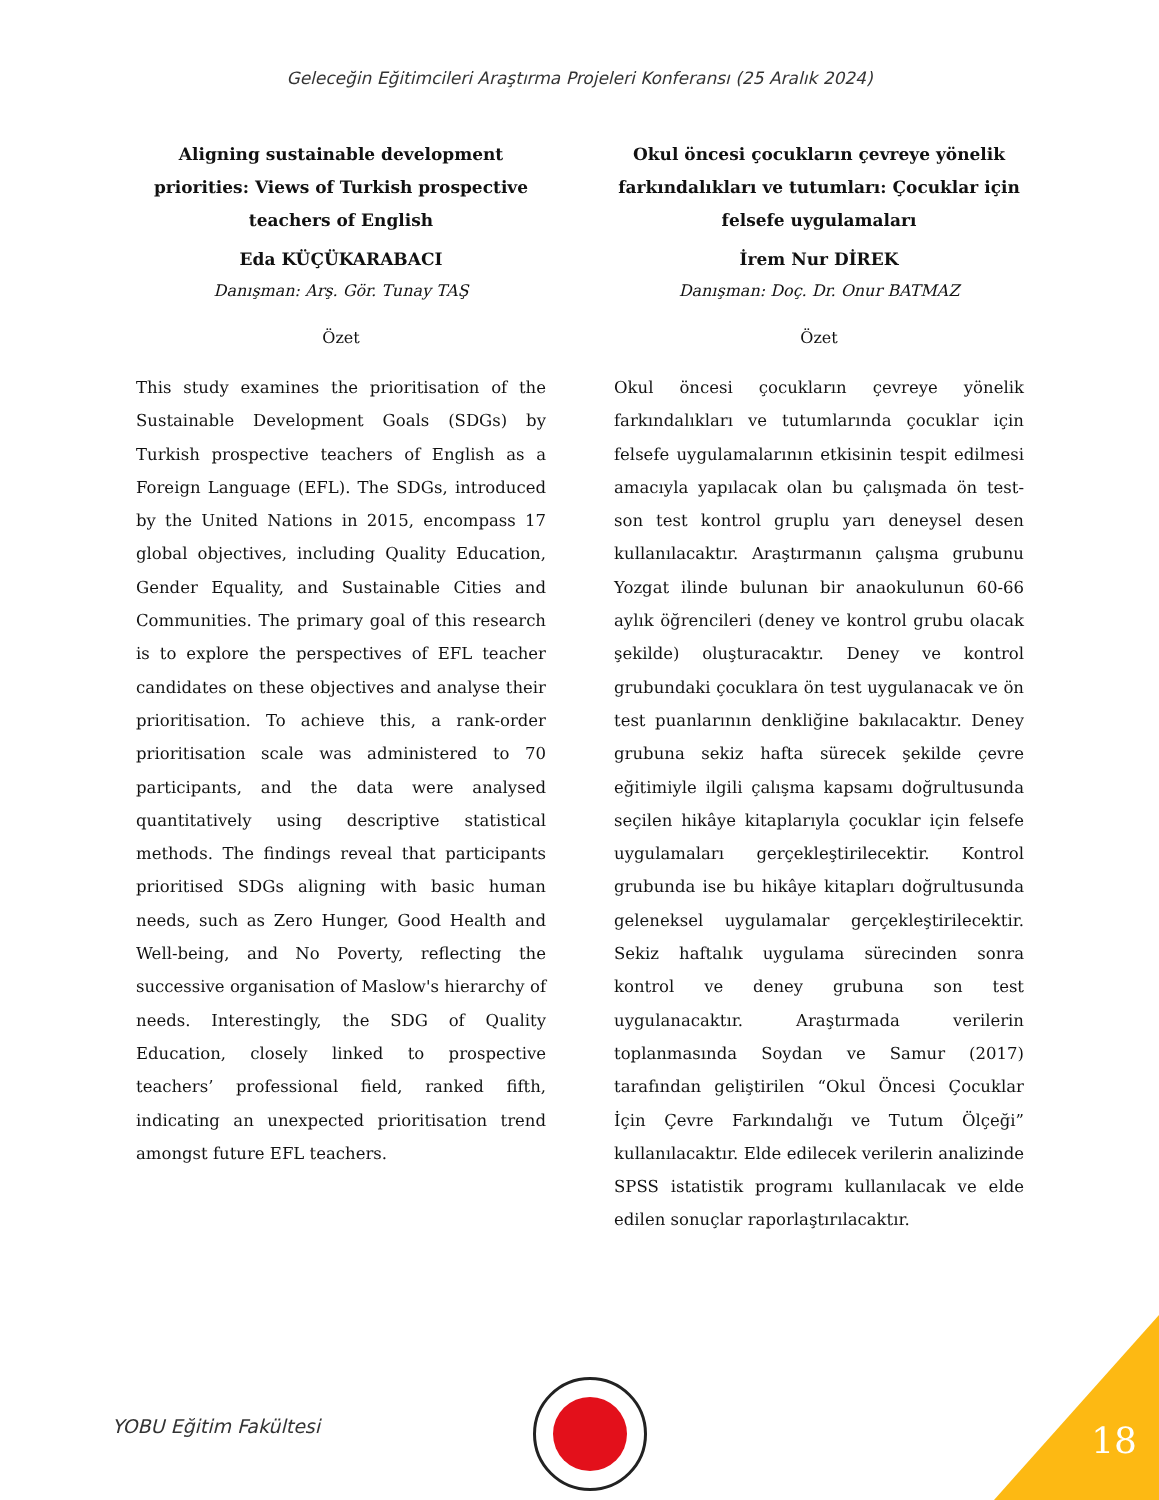Geleceğin Eğitimcileri Araştırma Projeleri Konferansı (25 Aralık 2024)
Aligning sustainable development priorities: Views of Turkish prospective teachers of English
Eda KÜÇÜKARABACI
Danışman: Arş. Gör. Tunay TAŞ
Özet
This study examines the prioritisation of the Sustainable Development Goals (SDGs) by Turkish prospective teachers of English as a Foreign Language (EFL). The SDGs, introduced by the United Nations in 2015, encompass 17 global objectives, including Quality Education, Gender Equality, and Sustainable Cities and Communities. The primary goal of this research is to explore the perspectives of EFL teacher candidates on these objectives and analyse their prioritisation. To achieve this, a rank-order prioritisation scale was administered to 70 participants, and the data were analysed quantitatively using descriptive statistical methods. The findings reveal that participants prioritised SDGs aligning with basic human needs, such as Zero Hunger, Good Health and Well-being, and No Poverty, reflecting the successive organisation of Maslow's hierarchy of needs. Interestingly, the SDG of Quality Education, closely linked to prospective teachers’ professional field, ranked fifth, indicating an unexpected prioritisation trend amongst future EFL teachers.
Okul öncesi çocukların çevreye yönelik farkındalıkları ve tutumları: Çocuklar için felsefe uygulamaları
İrem Nur DİREK
Danışman: Doç. Dr. Onur BATMAZ
Özet
Okul öncesi çocukların çevreye yönelik farkındalıkları ve tutumlarında çocuklar için felsefe uygulamalarının etkisinin tespit edilmesi amacıyla yapılacak olan bu çalışmada ön test-son test kontrol gruplu yarı deneysel desen kullanılacaktır. Araştırmanın çalışma grubunu Yozgat ilinde bulunan bir anaokulunun 60-66 aylık öğrencileri (deney ve kontrol grubu olacak şekilde) oluşturacaktır. Deney ve kontrol grubundaki çocuklara ön test uygulanacak ve ön test puanlarının denkliğine bakılacaktır. Deney grubuna sekiz hafta sürecek şekilde çevre eğitimiyle ilgili çalışma kapsamı doğrultusunda seçilen hikâye kitaplarıyla çocuklar için felsefe uygulamaları gerçekleştirilecektir. Kontrol grubunda ise bu hikâye kitapları doğrultusunda geleneksel uygulamalar gerçekleştirilecektir. Sekiz haftalık uygulama sürecinden sonra kontrol ve deney grubuna son test uygulanacaktır. Araştırmada verilerin toplanmasında Soydan ve Samur (2017) tarafından geliştirilen “Okul Öncesi Çocuklar İçin Çevre Farkındalığı ve Tutum Ölçeği” kullanılacaktır. Elde edilecek verilerin analizinde SPSS istatistik programı kullanılacak ve elde edilen sonuçlar raporlaştırılacaktır.
YOBU Eğitim Fakültesi 18